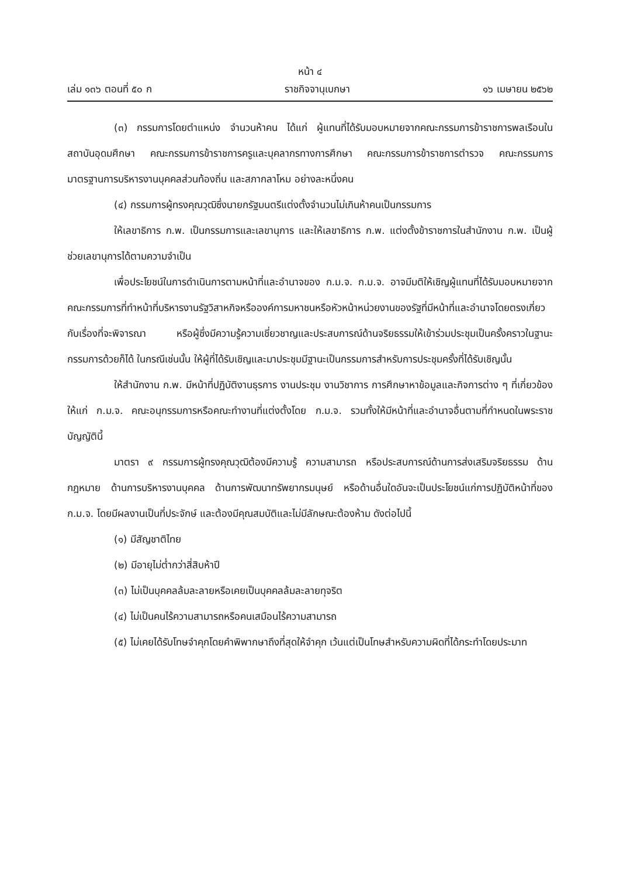หน้า ๔
เล่ม ๑๓๖ ตอนที่ ๕๐ ก ราชกิจจานุเบกษา ๑๖ เมษายน ๒๕๖๒
(๓) กรรมการโดยตำแหน่ง จำนวนห้าคน ได้แก่ ผู้แทนที่ได้รับมอบหมายจากคณะกรรมการข้าราชการพลเรือนในสถาบันอุดมศึกษา คณะกรรมการข้าราชการครูและบุคลากรทางการศึกษา คณะกรรมการข้าราชการตำรวจ คณะกรรมการมาตรฐานการบริหารงานบุคคลส่วนท้องถิ่น และสภากลาโหม อย่างละหนึ่งคน
(๔) กรรมการผู้ทรงคุณวุฒิซึ่งนายกรัฐมนตรีแต่งตั้งจำนวนไม่เกินห้าคนเป็นกรรมการ
ให้เลขาธิการ ก.พ. เป็นกรรมการและเลขานุการ และให้เลขาธิการ ก.พ. แต่งตั้งข้าราชการในสำนักงาน ก.พ. เป็นผู้ช่วยเลขานุการได้ตามความจำเป็น
เพื่อประโยชน์ในการดำเนินการตามหน้าที่และอำนาจของ ก.ม.จ. ก.ม.จ. อาจมีมติให้เชิญผู้แทนที่ได้รับมอบหมายจากคณะกรรมการที่ทำหน้าที่บริหารงานรัฐวิสาหกิจหรือองค์การมหาชนหรือหัวหน้าหน่วยงานของรัฐที่มีหน้าที่และอำนาจโดยตรงเกี่ยวกับเรื่องที่จะพิจารณา หรือผู้ซึ่งมีความรู้ความเชี่ยวชาญและประสบการณ์ด้านจริยธรรมให้เข้าร่วมประชุมเป็นครั้งคราวในฐานะกรรมการด้วยก็ได้ ในกรณีเช่นนั้น ให้ผู้ที่ได้รับเชิญและมาประชุมมีฐานะเป็นกรรมการสำหรับการประชุมครั้งที่ได้รับเชิญนั้น
ให้สำนักงาน ก.พ. มีหน้าที่ปฏิบัติงานธุรการ งานประชุม งานวิชาการ การศึกษาหาข้อมูลและกิจการต่าง ๆ ที่เกี่ยวข้องให้แก่ ก.ม.จ. คณะอนุกรรมการหรือคณะทำงานที่แต่งตั้งโดย ก.ม.จ. รวมทั้งให้มีหน้าที่และอำนาจอื่นตามที่กำหนดในพระราชบัญญัตินี้
มาตรา ๙ กรรมการผู้ทรงคุณวุฒิต้องมีความรู้ ความสามารถ หรือประสบการณ์ด้านการส่งเสริมจริยธรรม ด้านกฎหมาย ด้านการบริหารงานบุคคล ด้านการพัฒนาทรัพยากรมนุษย์ หรือด้านอื่นใดอันจะเป็นประโยชน์แก่การปฏิบัติหน้าที่ของ ก.ม.จ. โดยมีผลงานเป็นที่ประจักษ์ และต้องมีคุณสมบัติและไม่มีลักษณะต้องห้าม ดังต่อไปนี้
(๑) มีสัญชาติไทย
(๒) มีอายุไม่ต่ำกว่าสี่สิบห้าปี
(๓) ไม่เป็นบุคคลล้มละลายหรือเคยเป็นบุคคลล้มละลายทุจริต
(๔) ไม่เป็นคนไร้ความสามารถหรือคนเสมือนไร้ความสามารถ
(๕) ไม่เคยได้รับโทษจำคุกโดยคำพิพากษาถึงที่สุดให้จำคุก เว้นแต่เป็นโทษสำหรับความผิดที่ได้กระทำโดยประมาท